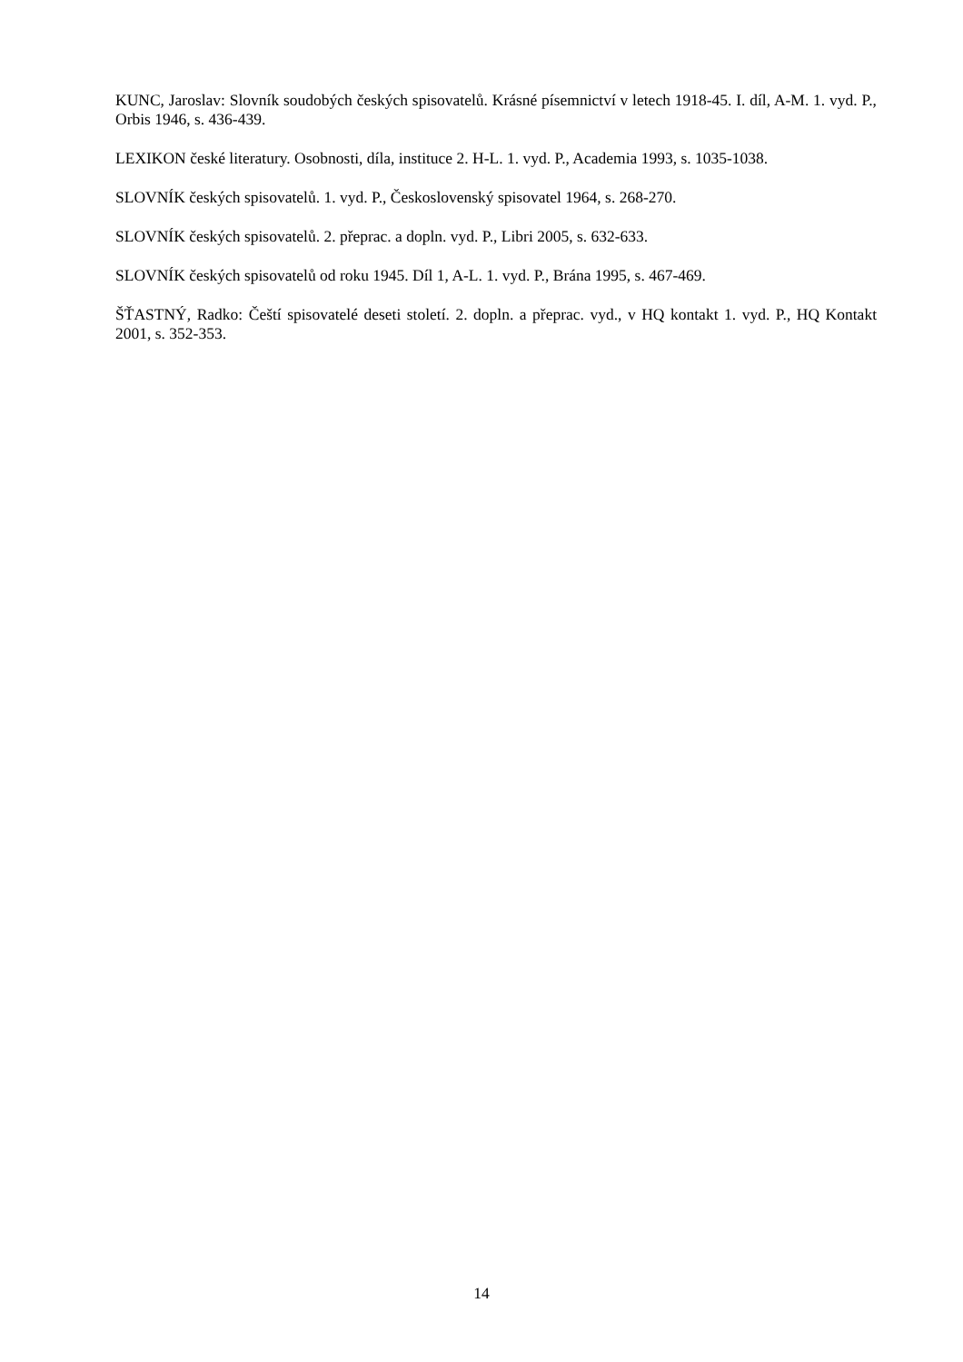KUNC, Jaroslav: Slovník soudobých českých spisovatelů. Krásné písemnictví v letech 1918-45. I. díl, A-M. 1. vyd. P., Orbis 1946, s. 436-439.
LEXIKON české literatury. Osobnosti, díla, instituce 2. H-L. 1. vyd. P., Academia 1993, s. 1035-1038.
SLOVNÍK českých spisovatelů. 1. vyd. P., Československý spisovatel 1964, s. 268-270.
SLOVNÍK českých spisovatelů. 2. přeprac. a dopln. vyd. P., Libri 2005, s. 632-633.
SLOVNÍK českých spisovatelů od roku 1945. Díl 1, A-L. 1. vyd. P., Brána 1995, s. 467-469.
ŠŤASTNÝ, Radko: Čeští spisovatelé deseti století. 2. dopln. a přeprac. vyd., v HQ kontakt 1. vyd. P., HQ Kontakt 2001, s. 352-353.
14